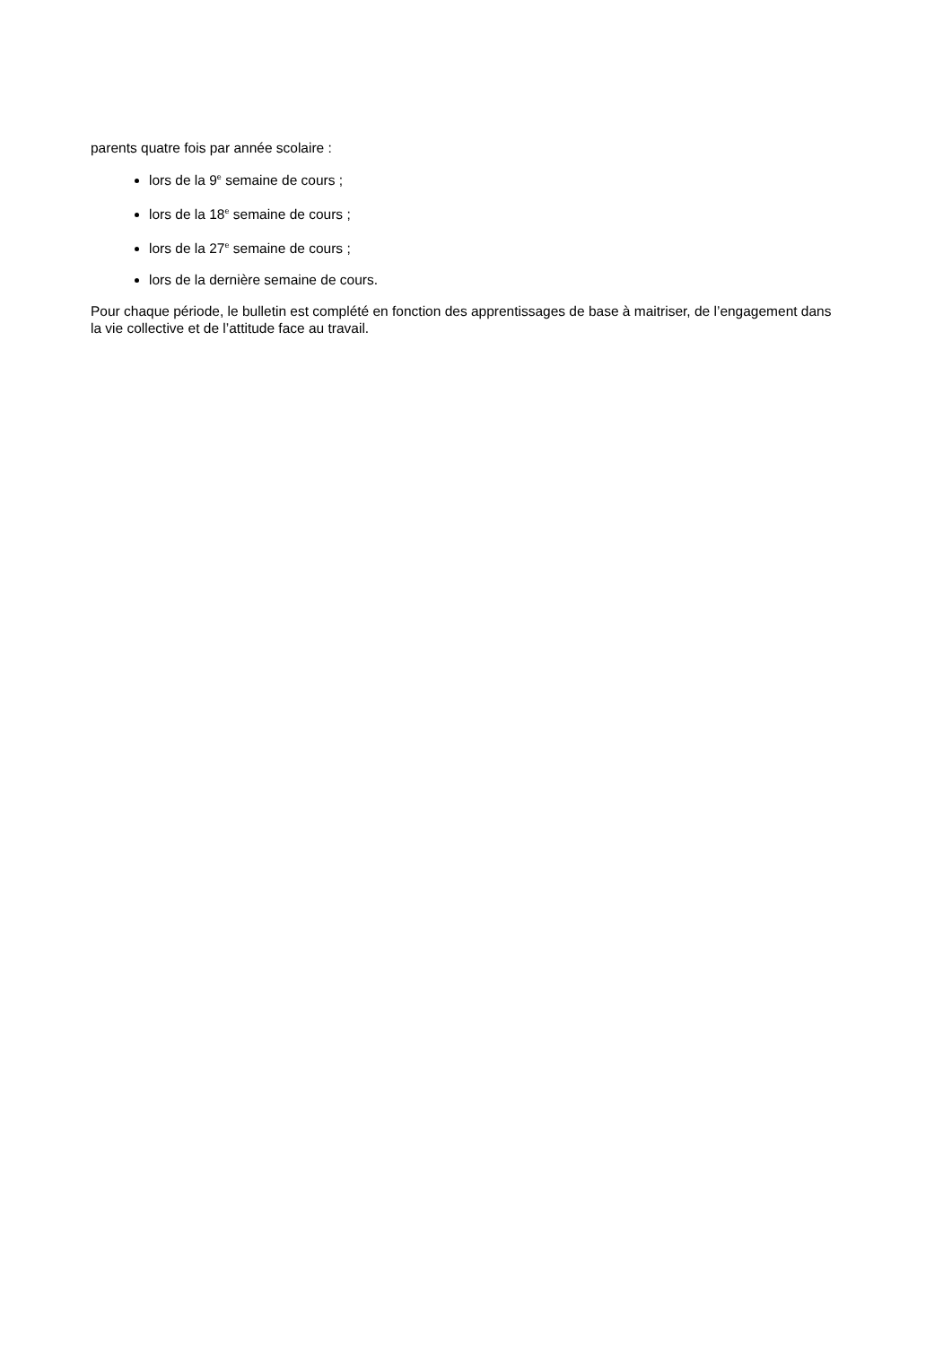parents quatre fois par année scolaire :
lors de la 9<sup>e</sup> semaine de cours ;
lors de la 18<sup>e</sup> semaine de cours ;
lors de la 27<sup>e</sup> semaine de cours ;
lors de la dernière semaine de cours.
Pour chaque période, le bulletin est complété en fonction des apprentissages de base à maitriser, de l’engagement dans la vie collective et de l’attitude face au travail.